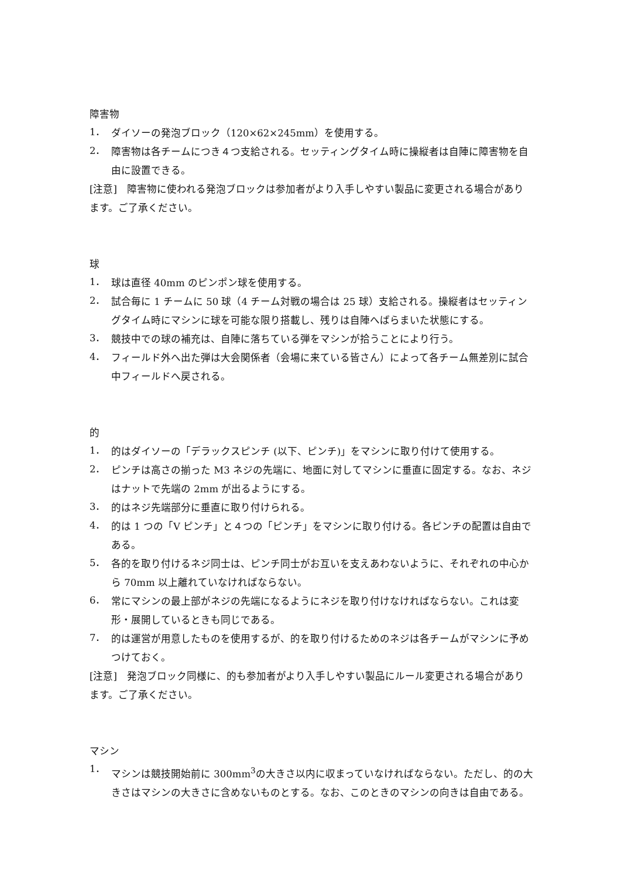障害物
1．
ダイソーの発泡ブロック（120×62×245mm）を使用する。
2．
障害物は各チームにつき４つ支給される。セッティングタイム時に操縦者は自陣に障害物を自由に設置できる。
[注意]　障害物に使われる発泡ブロックは参加者がより入手しやすい製品に変更される場合があります。ご了承ください。
球
1．
球は直径 40mm のピンポン球を使用する。
2．
試合毎に 1 チームに 50 球（4 チーム対戦の場合は 25 球）支給される。操縦者はセッティングタイム時にマシンに球を可能な限り搭載し、残りは自陣へばらまいた状態にする。
3．
競技中での球の補充は、自陣に落ちている弾をマシンが拾うことにより行う。
4．
フィールド外へ出た弾は大会関係者（会場に来ている皆さん）によって各チーム無差別に試合中フィールドへ戻される。
的
1．
的はダイソーの「デラックスピンチ (以下、ピンチ)」をマシンに取り付けて使用する。
2．
ピンチは高さの揃った M3 ネジの先端に、地面に対してマシンに垂直に固定する。なお、ネジはナットで先端の 2mm が出るようにする。
3．
的はネジ先端部分に垂直に取り付けられる。
4．
的は 1 つの「V ピンチ」と４つの「ピンチ」をマシンに取り付ける。各ピンチの配置は自由である。
5．
各的を取り付けるネジ同士は、ピンチ同士がお互いを支えあわないように、それぞれの中心から 70mm 以上離れていなければならない。
6．
常にマシンの最上部がネジの先端になるようにネジを取り付けなければならない。これは変形・展開しているときも同じである。
7．
的は運営が用意したものを使用するが、的を取り付けるためのネジは各チームがマシンに予めつけておく。
[注意]　発泡ブロック同様に、的も参加者がより入手しやすい製品にルール変更される場合があります。ご了承ください。
マシン
1．
マシンは競技開始前に 300mm<sup>3</sup>の大きさ以内に収まっていなければならない。ただし、的の大きさはマシンの大きさに含めないものとする。なお、このときのマシンの向きは自由である。